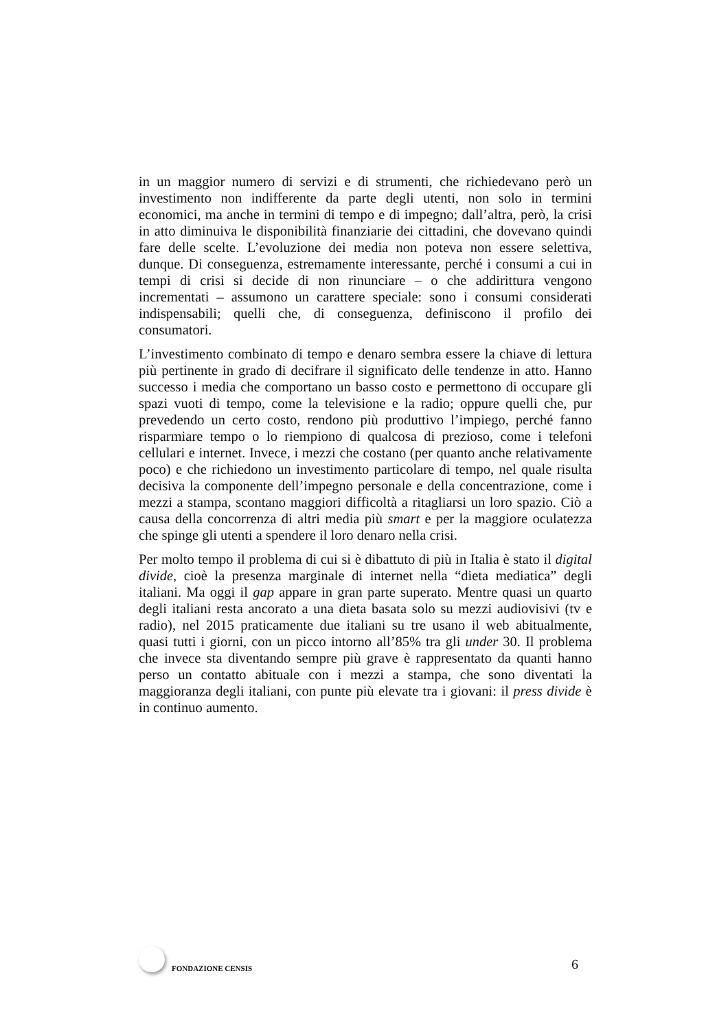in un maggior numero di servizi e di strumenti, che richiedevano però un investimento non indifferente da parte degli utenti, non solo in termini economici, ma anche in termini di tempo e di impegno; dall’altra, però, la crisi in atto diminuiva le disponibilità finanziarie dei cittadini, che dovevano quindi fare delle scelte. L’evoluzione dei media non poteva non essere selettiva, dunque. Di conseguenza, estremamente interessante, perché i consumi a cui in tempi di crisi si decide di non rinunciare – o che addirittura vengono incrementati – assumono un carattere speciale: sono i consumi considerati indispensabili; quelli che, di conseguenza, definiscono il profilo dei consumatori.
L’investimento combinato di tempo e denaro sembra essere la chiave di lettura più pertinente in grado di decifrare il significato delle tendenze in atto. Hanno successo i media che comportano un basso costo e permettono di occupare gli spazi vuoti di tempo, come la televisione e la radio; oppure quelli che, pur prevedendo un certo costo, rendono più produttivo l’impiego, perché fanno risparmiare tempo o lo riempiono di qualcosa di prezioso, come i telefoni cellulari e internet. Invece, i mezzi che costano (per quanto anche relativamente poco) e che richiedono un investimento particolare di tempo, nel quale risulta decisiva la componente dell’impegno personale e della concentrazione, come i mezzi a stampa, scontano maggiori difficoltà a ritagliarsi un loro spazio. Ciò a causa della concorrenza di altri media più smart e per la maggiore oculatezza che spinge gli utenti a spendere il loro denaro nella crisi.
Per molto tempo il problema di cui si è dibattuto di più in Italia è stato il digital divide, cioè la presenza marginale di internet nella “dieta mediatica” degli italiani. Ma oggi il gap appare in gran parte superato. Mentre quasi un quarto degli italiani resta ancorato a una dieta basata solo su mezzi audiovisivi (tv e radio), nel 2015 praticamente due italiani su tre usano il web abitualmente, quasi tutti i giorni, con un picco intorno all’85% tra gli under 30. Il problema che invece sta diventando sempre più grave è rappresentato da quanti hanno perso un contatto abituale con i mezzi a stampa, che sono diventati la maggioranza degli italiani, con punte più elevate tra i giovani: il press divide è in continuo aumento.
FONDAZIONE CENSIS
6